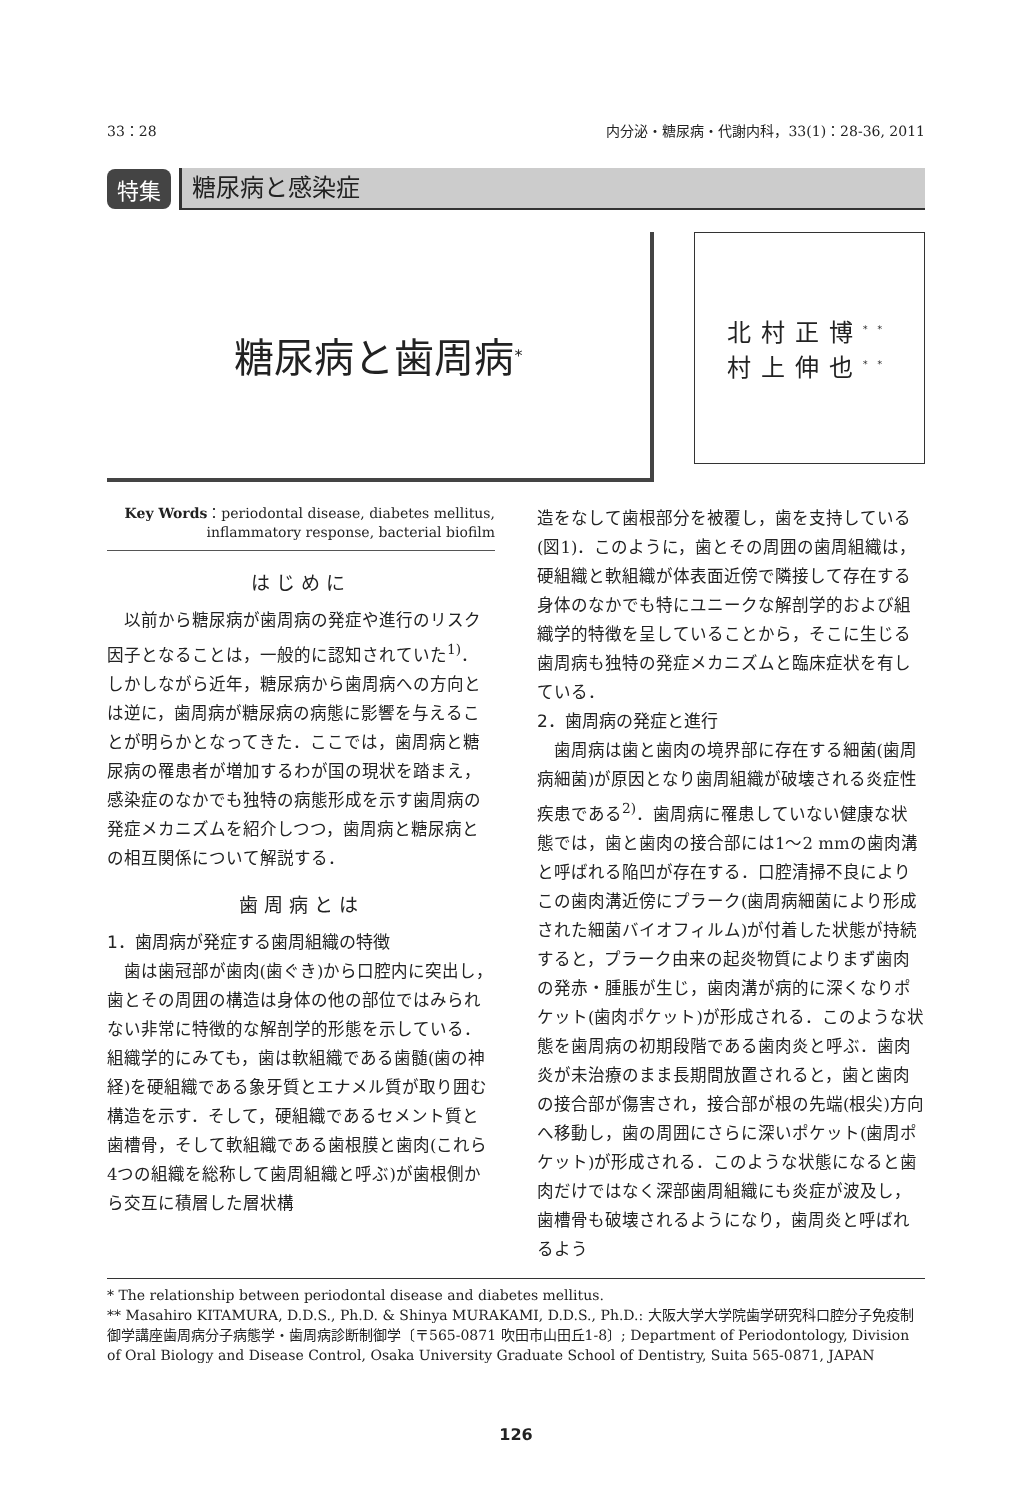33：28 内分泌・糖尿病・代謝内科，33(1)：28-36, 2011
特集
糖尿病と感染症
糖尿病と歯周病<sup>*</sup>
北村正博<sup>**</sup>
村上伸也<sup>**</sup>
Key Words：periodontal disease, diabetes mellitus,
inflammatory response, bacterial biofilm
はじめに
以前から糖尿病が歯周病の発症や進行のリスク因子となることは，一般的に認知されていた<sup>1)</sup>．しかしながら近年，糖尿病から歯周病への方向とは逆に，歯周病が糖尿病の病態に影響を与えることが明らかとなってきた．ここでは，歯周病と糖尿病の罹患者が増加するわが国の現状を踏まえ，感染症のなかでも独特の病態形成を示す歯周病の発症メカニズムを紹介しつつ，歯周病と糖尿病との相互関係について解説する．
歯周病とは
1．歯周病が発症する歯周組織の特徴
歯は歯冠部が歯肉(歯ぐき)から口腔内に突出し，歯とその周囲の構造は身体の他の部位ではみられない非常に特徴的な解剖学的形態を示している．組織学的にみても，歯は軟組織である歯髄(歯の神経)を硬組織である象牙質とエナメル質が取り囲む構造を示す．そして，硬組織であるセメント質と歯槽骨，そして軟組織である歯根膜と歯肉(これら4つの組織を総称して歯周組織と呼ぶ)が歯根側から交互に積層した層状構
造をなして歯根部分を被覆し，歯を支持している(図1)．このように，歯とその周囲の歯周組織は，硬組織と軟組織が体表面近傍で隣接して存在する身体のなかでも特にユニークな解剖学的および組織学的特徴を呈していることから，そこに生じる歯周病も独特の発症メカニズムと臨床症状を有している．
2．歯周病の発症と進行
歯周病は歯と歯肉の境界部に存在する細菌(歯周病細菌)が原因となり歯周組織が破壊される炎症性疾患である<sup>2)</sup>．歯周病に罹患していない健康な状態では，歯と歯肉の接合部には1～2 mmの歯肉溝と呼ばれる陥凹が存在する．口腔清掃不良によりこの歯肉溝近傍にプラーク(歯周病細菌により形成された細菌バイオフィルム)が付着した状態が持続すると，プラーク由来の起炎物質によりまず歯肉の発赤・腫脹が生じ，歯肉溝が病的に深くなりポケット(歯肉ポケット)が形成される．このような状態を歯周病の初期段階である歯肉炎と呼ぶ．歯肉炎が未治療のまま長期間放置されると，歯と歯肉の接合部が傷害され，接合部が根の先端(根尖)方向へ移動し，歯の周囲にさらに深いポケット(歯周ポケット)が形成される．このような状態になると歯肉だけではなく深部歯周組織にも炎症が波及し，歯槽骨も破壊されるようになり，歯周炎と呼ばれるよう
* The relationship between periodontal disease and diabetes mellitus.
** Masahiro KITAMURA, D.D.S., Ph.D. & Shinya MURAKAMI, D.D.S., Ph.D.: 大阪大学大学院歯学研究科口腔分子免疫制御学講座歯周病分子病態学・歯周病診断制御学〔〒565-0871 吹田市山田丘1-8〕; Department of Periodontology, Division of Oral Biology and Disease Control, Osaka University Graduate School of Dentistry, Suita 565-0871, JAPAN
126